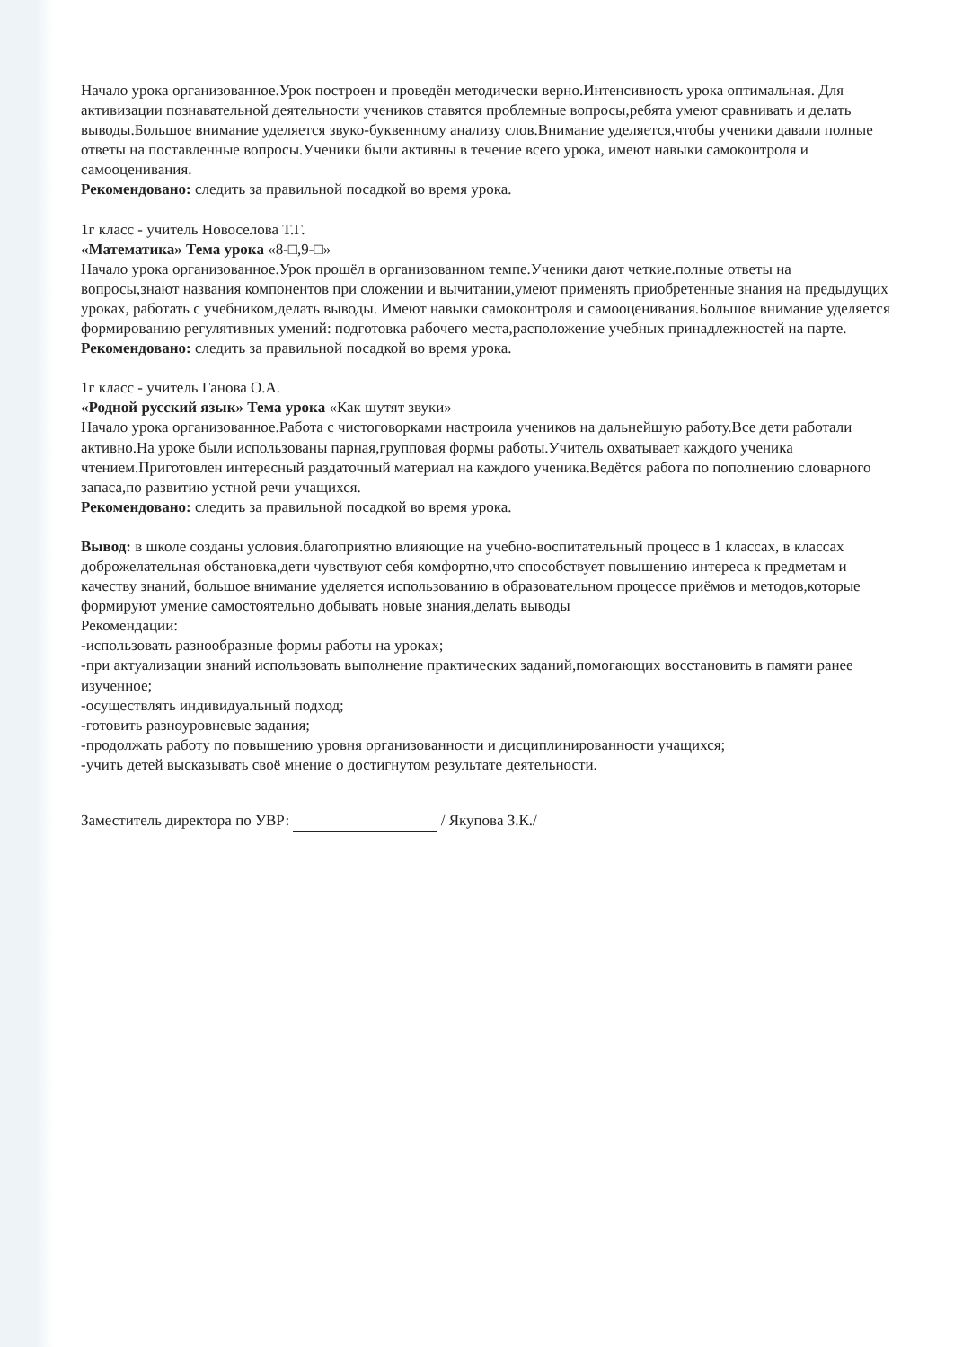Начало урока организованное.Урок построен и проведён методически верно.Интенсивность урока оптимальная. Для активизации познавательной деятельности учеников ставятся проблемные вопросы,ребята умеют сравнивать и делать выводы.Большое внимание уделяется звуко-буквенному анализу слов.Внимание уделяется,чтобы ученики давали полные ответы на поставленные вопросы.Ученики были активны в течение всего урока, имеют навыки самоконтроля и самооценивания.
Рекомендовано: следить за правильной посадкой во время урока.
1г класс - учитель Новоселова Т.Г.
«Математика» Тема урока «8-□,9-□»
Начало урока организованное.Урок прошёл в организованном темпе.Ученики дают четкие.полные ответы на вопросы,знают названия компонентов при сложении и вычитании,умеют применять приобретенные знания на предыдущих уроках, работать с учебником,делать выводы. Имеют навыки самоконтроля и самооценивания.Большое внимание уделяется формированию регулятивных умений: подготовка рабочего места,расположение учебных принадлежностей на парте.
Рекомендовано: следить за правильной посадкой во время урока.
1г класс - учитель Ганова О.А.
«Родной русский язык» Тема урока «Как шутят звуки»
Начало урока организованное.Работа с чистоговорками настроила учеников на дальнейшую работу.Все дети работали активно.На уроке были использованы парная,групповая формы работы.Учитель охватывает каждого ученика чтением.Приготовлен интересный раздаточный материал на каждого ученика.Ведётся работа по пополнению словарного запаса,по развитию устной речи учащихся.
Рекомендовано: следить за правильной посадкой во время урока.
Вывод: в школе созданы условия.благоприятно влияющие на учебно-воспитательный процесс в 1 классах, в классах доброжелательная обстановка,дети чувствуют себя комфортно,что способствует повышению интереса к предметам и качеству знаний, большое внимание уделяется использованию в образовательном процессе приёмов и методов,которые формируют умение самостоятельно добывать новые знания,делать выводы
Рекомендации:
-использовать разнообразные формы работы на уроках;
-при актуализации знаний использовать выполнение практических заданий,помогающих восстановить в памяти ранее изученное;
-осуществлять индивидуальный подход;
-готовить разноуровневые задания;
-продолжать работу по повышению уровня организованности и дисциплинированности учащихся;
-учить детей высказывать своё мнение о достигнутом результате деятельности.
Заместитель директора по УВР: / Якупова З.К./